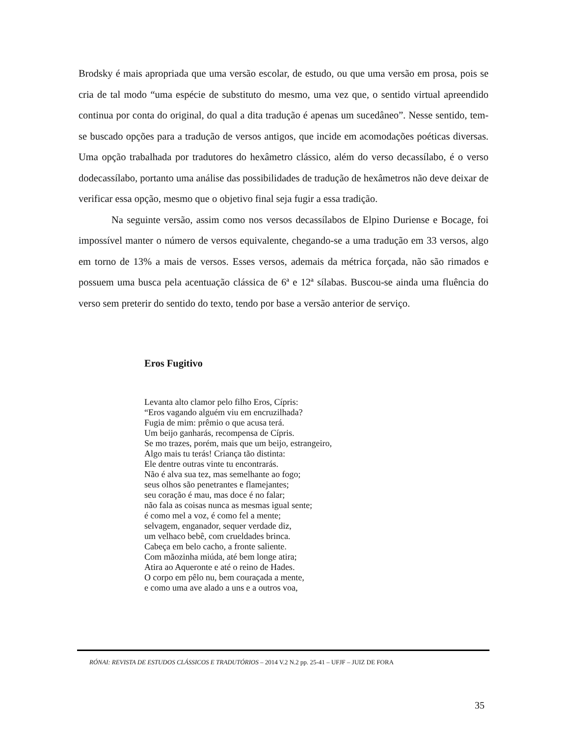Brodsky é mais apropriada que uma versão escolar, de estudo, ou que uma versão em prosa, pois se cria de tal modo “uma espécie de substituto do mesmo, uma vez que, o sentido virtual apreendido continua por conta do original, do qual a dita tradução é apenas um sucedâneo”. Nesse sentido, tem-se buscado opções para a tradução de versos antigos, que incide em acomodações poéticas diversas. Uma opção trabalhada por tradutores do hexâmetro clássico, além do verso decassílabo, é o verso dodecassílabo, portanto uma análise das possibilidades de tradução de hexâmetros não deve deixar de verificar essa opção, mesmo que o objetivo final seja fugir a essa tradição.
Na seguinte versão, assim como nos versos decassílabos de Elpino Duriense e Bocage, foi impossível manter o número de versos equivalente, chegando-se a uma tradução em 33 versos, algo em torno de 13% a mais de versos. Esses versos, ademais da métrica forçada, não são rimados e possuem uma busca pela acentuação clássica de 6ª e 12ª sílabas. Buscou-se ainda uma fluência do verso sem preterir do sentido do texto, tendo por base a versão anterior de serviço.
Eros Fugitivo
Levanta alto clamor pelo filho Eros, Cípris:
“Eros vagando alguém viu em encruzilhada?
Fugia de mim: prêmio o que acusa terá.
Um beijo ganharás, recompensa de Cípris.
Se mo trazes, porém, mais que um beijo, estrangeiro,
Algo mais tu terás! Criança tão distinta:
Ele dentre outras vinte tu encontrarás.
Não é alva sua tez, mas semelhante ao fogo;
seus olhos são penetrantes e flamejantes;
seu coração é mau, mas doce é no falar;
não fala as coisas nunca as mesmas igual sente;
é como mel a voz, é como fel a mente;
selvagem, enganador, sequer verdade diz,
um velhaco bebê, com crueldades brinca.
Cabeça em belo cacho, a fronte saliente.
Com mãozinha miúda, até bem longe atira;
Atira ao Aqueronte e até o reino de Hades.
O corpo em pêlo nu, bem couraçada a mente,
e como uma ave alado a uns e a outros voa,
RÓNAI: REVISTA DE ESTUDOS CLÁSSICOS E TRADUTÓRIOS – 2014 V.2 N.2 pp. 25-41 – UFJF – JUIZ DE FORA
35